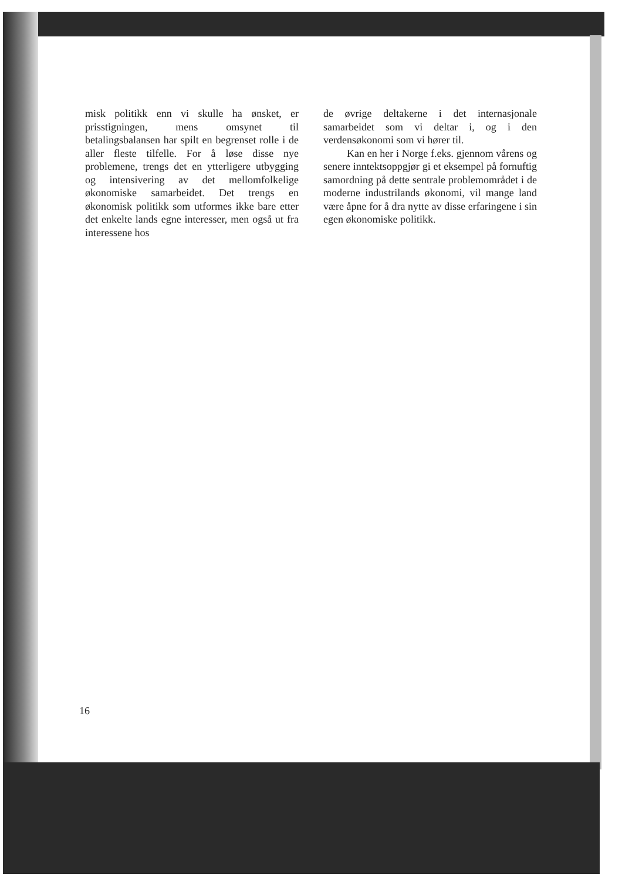misk politikk enn vi skulle ha ønsket, er prisstigningen, mens omsynet til betalingsbalansen har spilt en begrenset rolle i de aller fleste tilfelle. For å løse disse nye problemene, trengs det en ytterligere utbygging og intensivering av det mellomfolkelige økonomiske samarbeidet. Det trengs en økonomisk politikk som utformes ikke bare etter det enkelte lands egne interesser, men også ut fra interessene hos
de øvrige deltakerne i det internasjonale samarbeidet som vi deltar i, og i den verdensøkonomi som vi hører til.
Kan en her i Norge f.eks. gjennom vårens og senere inntektsoppgjør gi et eksempel på fornuftig samordning på dette sentrale problemområdet i de moderne industrilands økonomi, vil mange land være åpne for å dra nytte av disse erfaringene i sin egen økonomiske politikk.
16